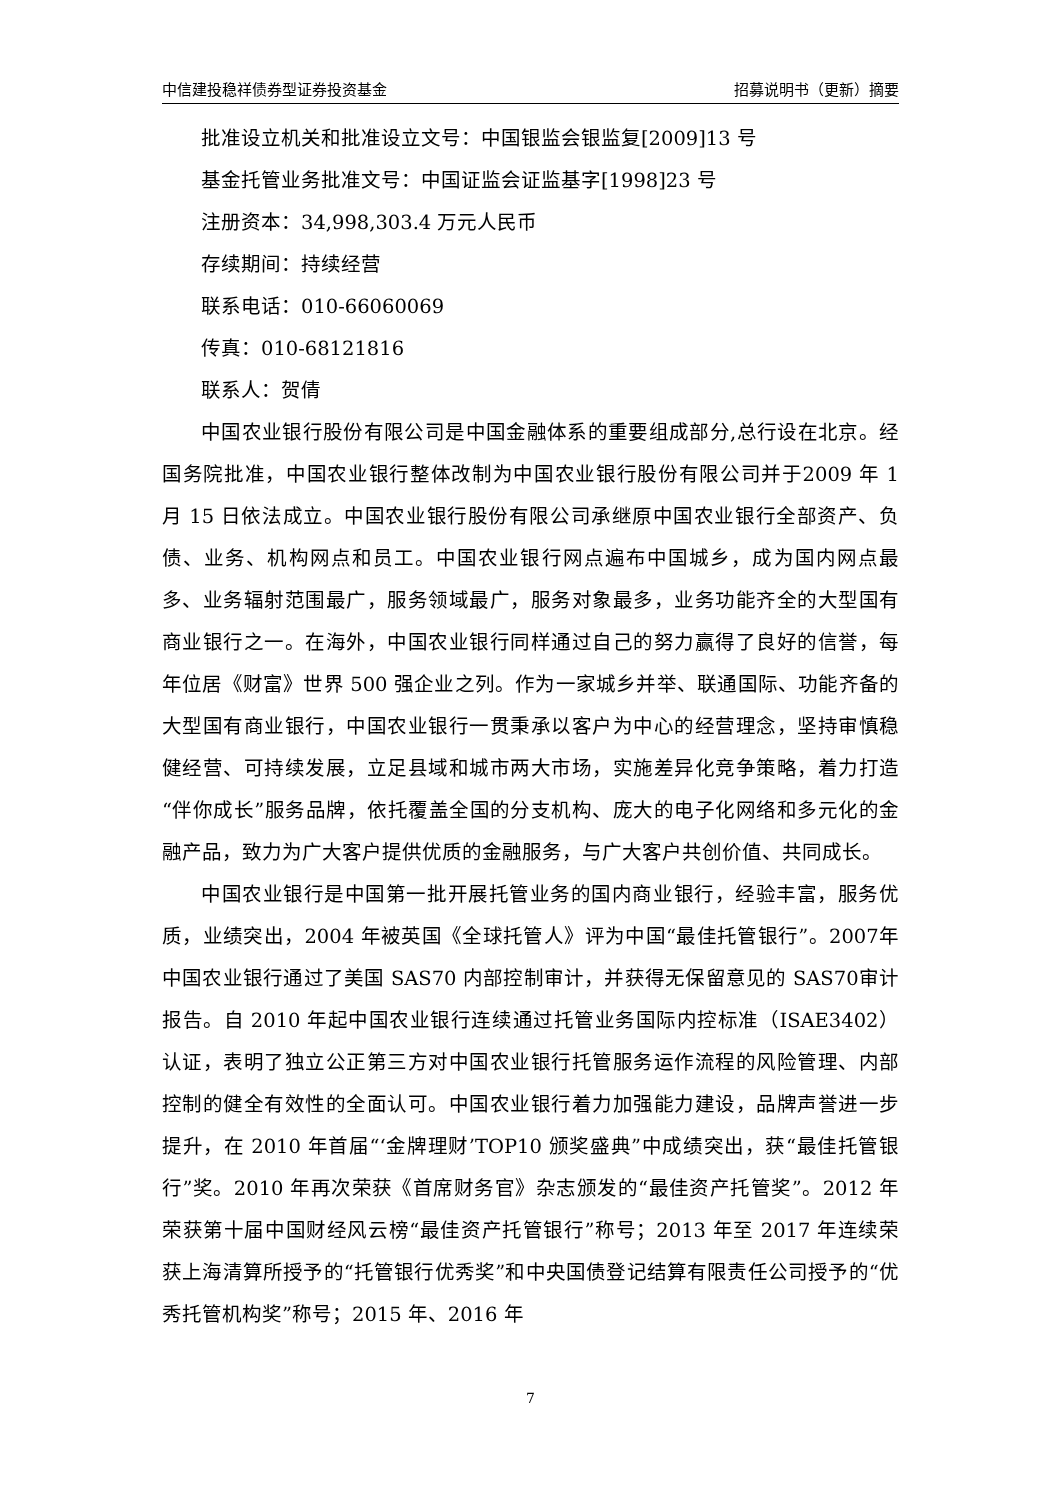中信建投稳祥债券型证券投资基金 招募说明书（更新）摘要
批准设立机关和批准设立文号：中国银监会银监复[2009]13 号
基金托管业务批准文号：中国证监会证监基字[1998]23 号
注册资本：34,998,303.4 万元人民币
存续期间：持续经营
联系电话：010-66060069
传真：010-68121816
联系人：贺倩
中国农业银行股份有限公司是中国金融体系的重要组成部分,总行设在北京。经国务院批准，中国农业银行整体改制为中国农业银行股份有限公司并于2009 年 1 月 15 日依法成立。中国农业银行股份有限公司承继原中国农业银行全部资产、负债、业务、机构网点和员工。中国农业银行网点遍布中国城乡，成为国内网点最多、业务辐射范围最广，服务领域最广，服务对象最多，业务功能齐全的大型国有商业银行之一。在海外，中国农业银行同样通过自己的努力赢得了良好的信誉，每年位居《财富》世界 500 强企业之列。作为一家城乡并举、联通国际、功能齐备的大型国有商业银行，中国农业银行一贯秉承以客户为中心的经营理念，坚持审慎稳健经营、可持续发展，立足县域和城市两大市场，实施差异化竞争策略，着力打造“伴你成长”服务品牌，依托覆盖全国的分支机构、庞大的电子化网络和多元化的金融产品，致力为广大客户提供优质的金融服务，与广大客户共创价值、共同成长。
中国农业银行是中国第一批开展托管业务的国内商业银行，经验丰富，服务优质，业绩突出，2004 年被英国《全球托管人》评为中国“最佳托管银行”。2007年中国农业银行通过了美国 SAS70 内部控制审计，并获得无保留意见的 SAS70审计报告。自 2010 年起中国农业银行连续通过托管业务国际内控标准（ISAE3402）认证，表明了独立公正第三方对中国农业银行托管服务运作流程的风险管理、内部控制的健全有效性的全面认可。中国农业银行着力加强能力建设，品牌声誉进一步提升，在 2010 年首届“‘金牌理财’TOP10 颁奖盛典”中成绩突出，获“最佳托管银行”奖。2010 年再次荣获《首席财务官》杂志颁发的“最佳资产托管奖”。2012 年荣获第十届中国财经风云榜“最佳资产托管银行”称号；2013 年至 2017 年连续荣获上海清算所授予的“托管银行优秀奖”和中央国债登记结算有限责任公司授予的“优秀托管机构奖”称号；2015 年、2016 年
7